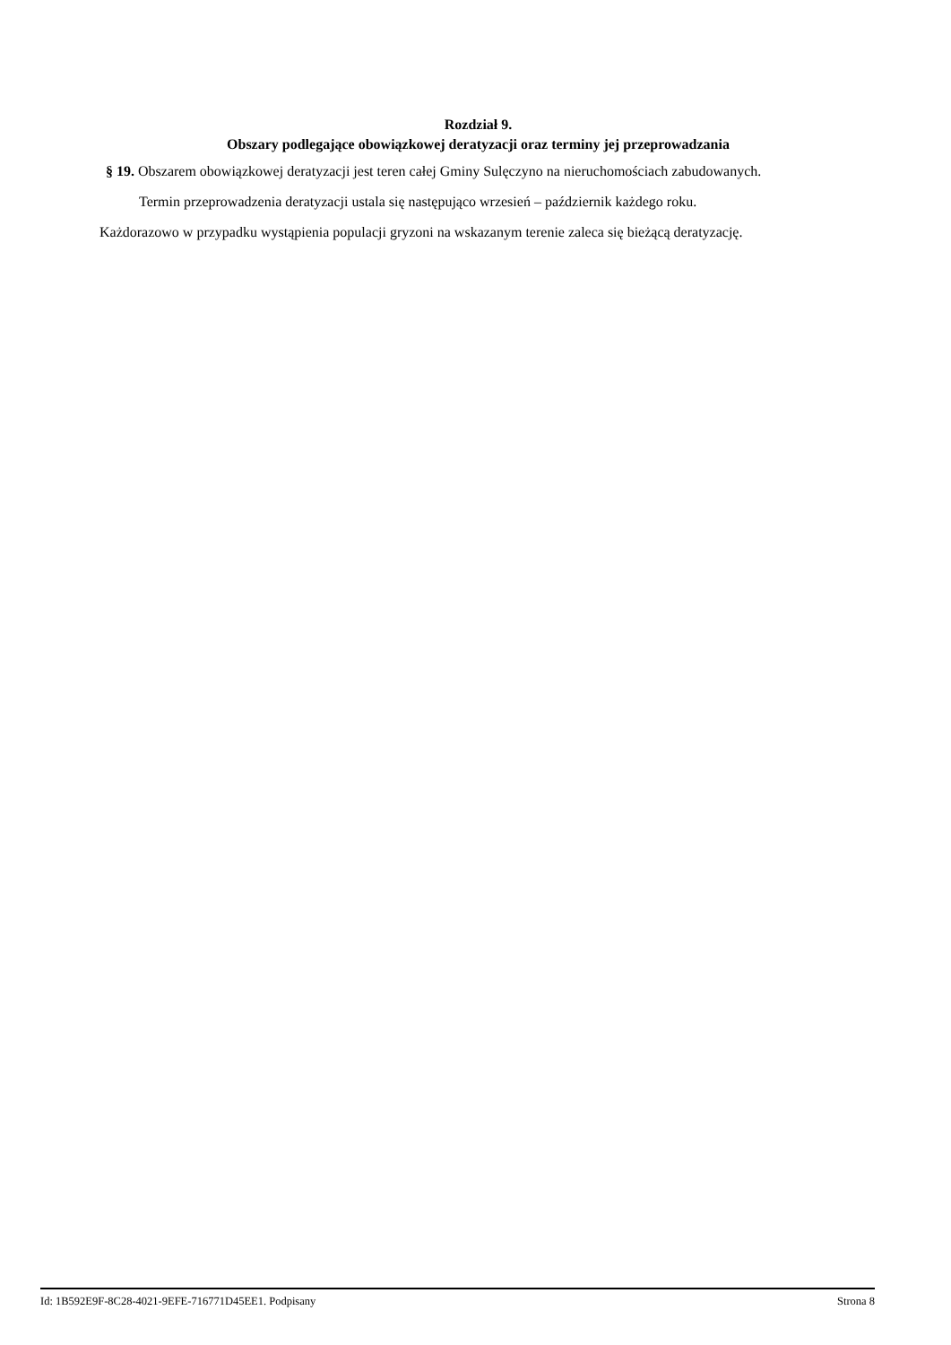Rozdział 9.
Obszary podlegające obowiązkowej deratyzacji oraz terminy jej przeprowadzania
§ 19. Obszarem obowiązkowej deratyzacji jest teren całej Gminy Sulęczyno na nieruchomościach zabudowanych.
Termin przeprowadzenia deratyzacji ustala się następująco wrzesień – październik każdego roku.
Każdorazowo w przypadku wystąpienia populacji gryzoni na wskazanym terenie zaleca się bieżącą deratyzację.
Id: 1B592E9F-8C28-4021-9EFE-716771D45EE1. Podpisany Strona 8